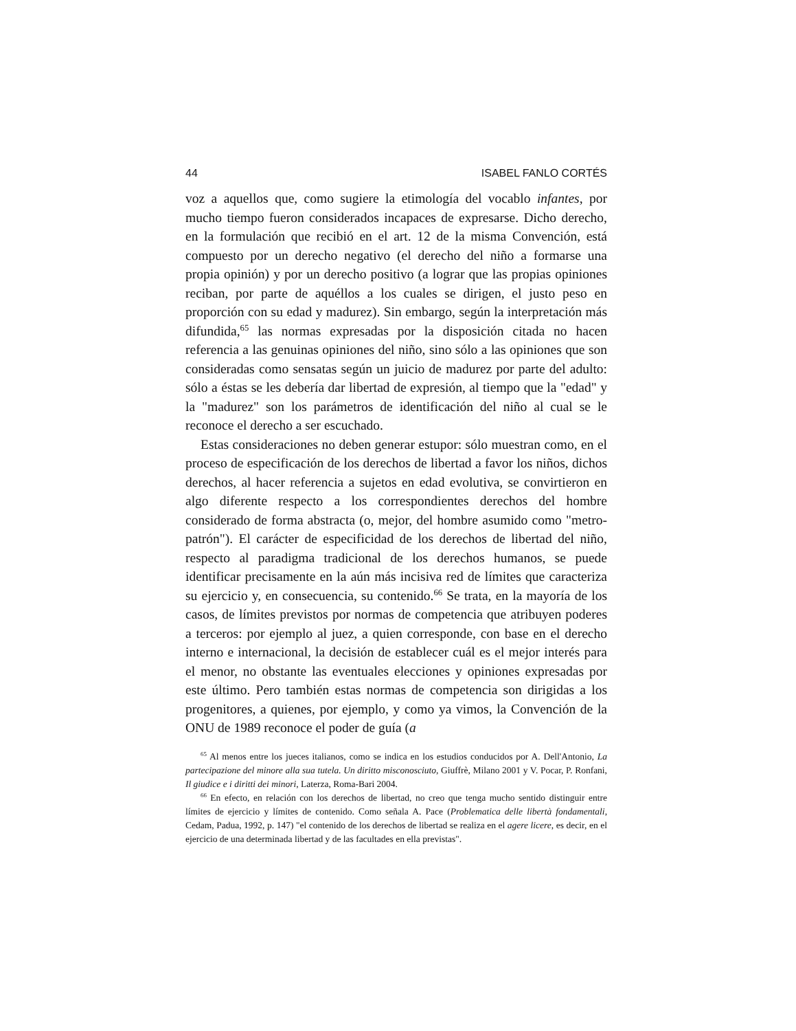44 ISABEL FANLO CORTÉS
voz a aquellos que, como sugiere la etimología del vocablo infantes, por mucho tiempo fueron considerados incapaces de expresarse. Dicho derecho, en la formulación que recibió en el art. 12 de la misma Convención, está compuesto por un derecho negativo (el derecho del niño a formarse una propia opinión) y por un derecho positivo (a lograr que las propias opiniones reciban, por parte de aquéllos a los cuales se dirigen, el justo peso en proporción con su edad y madurez). Sin embargo, según la interpretación más difundida,<sup>65</sup> las normas expresadas por la disposición citada no hacen referencia a las genuinas opiniones del niño, sino sólo a las opiniones que son consideradas como sensatas según un juicio de madurez por parte del adulto: sólo a éstas se les debería dar libertad de expresión, al tiempo que la "edad" y la "madurez" son los parámetros de identificación del niño al cual se le reconoce el derecho a ser escuchado.
Estas consideraciones no deben generar estupor: sólo muestran como, en el proceso de especificación de los derechos de libertad a favor los niños, dichos derechos, al hacer referencia a sujetos en edad evolutiva, se convirtieron en algo diferente respecto a los correspondientes derechos del hombre considerado de forma abstracta (o, mejor, del hombre asumido como "metro-patrón"). El carácter de especificidad de los derechos de libertad del niño, respecto al paradigma tradicional de los derechos humanos, se puede identificar precisamente en la aún más incisiva red de límites que caracteriza su ejercicio y, en consecuencia, su contenido.<sup>66</sup> Se trata, en la mayoría de los casos, de límites previstos por normas de competencia que atribuyen poderes a terceros: por ejemplo al juez, a quien corresponde, con base en el derecho interno e internacional, la decisión de establecer cuál es el mejor interés para el menor, no obstante las eventuales elecciones y opiniones expresadas por este último. Pero también estas normas de competencia son dirigidas a los progenitores, a quienes, por ejemplo, y como ya vimos, la Convención de la ONU de 1989 reconoce el poder de guía (a
<sup>65</sup> Al menos entre los jueces italianos, como se indica en los estudios conducidos por A. Dell'Antonio, La partecipazione del minore alla sua tutela. Un diritto misconosciuto, Giuffrè, Milano 2001 y V. Pocar, P. Ronfani, Il giudice e i diritti dei minori, Laterza, Roma-Bari 2004.
<sup>66</sup> En efecto, en relación con los derechos de libertad, no creo que tenga mucho sentido distinguir entre límites de ejercicio y límites de contenido. Como señala A. Pace (Problematica delle libertà fondamentali, Cedam, Padua, 1992, p. 147) "el contenido de los derechos de libertad se realiza en el agere licere, es decir, en el ejercicio de una determinada libertad y de las facultades en ella previstas".